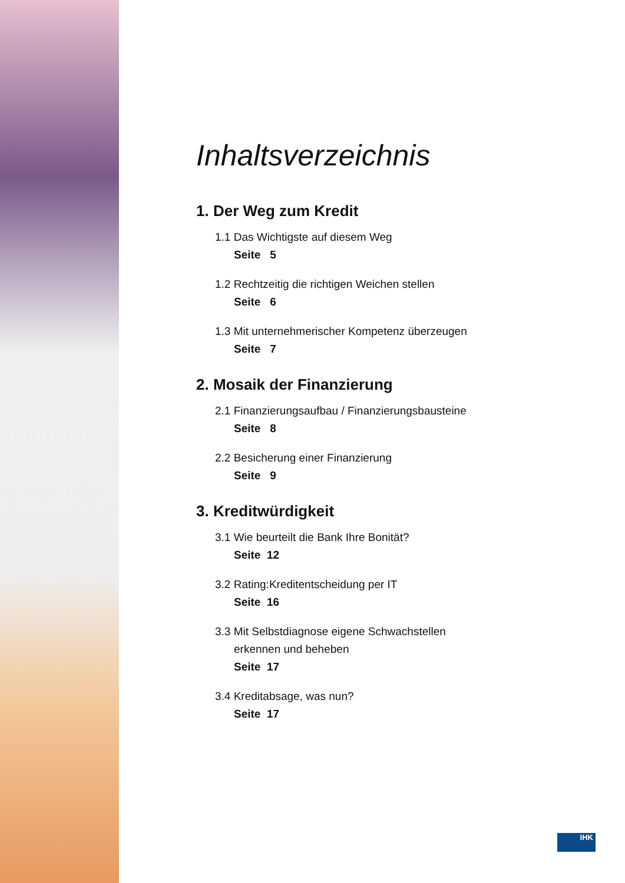Inhaltsverzeichnis
1. Der Weg zum Kredit
1.1 Das Wichtigste auf diesem Weg
Seite 5
1.2 Rechtzeitig die richtigen Weichen stellen
Seite 6
1.3 Mit unternehmerischer Kompetenz überzeugen
Seite 7
2. Mosaik der Finanzierung
2.1 Finanzierungsaufbau / Finanzierungsbausteine
Seite 8
2.2 Besicherung einer Finanzierung
Seite 9
3. Kreditwürdigkeit
3.1 Wie beurteilt die Bank Ihre Bonität?
Seite 12
3.2 Rating:Kreditentscheidung per IT
Seite 16
3.3 Mit Selbstdiagnose eigene Schwachstellen
erkennen und beheben
Seite 17
3.4 Kreditabsage, was nun?
Seite 17
IHK